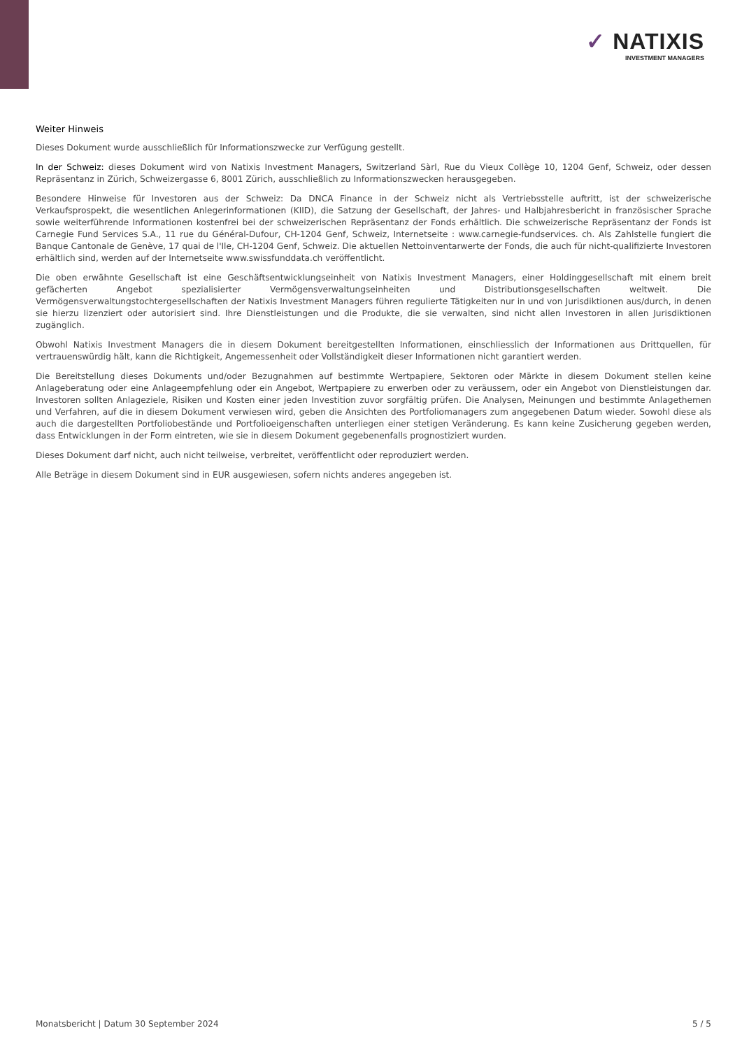✓ NATIXIS
INVESTMENT MANAGERS
Weiter Hinweis
Dieses Dokument wurde ausschließlich für Informationszwecke zur Verfügung gestellt.
In der Schweiz: dieses Dokument wird von Natixis Investment Managers, Switzerland Sàrl, Rue du Vieux Collège 10, 1204 Genf, Schweiz, oder dessen Repräsentanz in Zürich, Schweizergasse 6, 8001 Zürich, ausschließlich zu Informationszwecken herausgegeben.
Besondere Hinweise für Investoren aus der Schweiz: Da DNCA Finance in der Schweiz nicht als Vertriebsstelle auftritt, ist der schweizerische Verkaufsprospekt, die wesentlichen Anlegerinformationen (KIID), die Satzung der Gesellschaft, der Jahres- und Halbjahresbericht in französischer Sprache sowie weiterführende Informationen kostenfrei bei der schweizerischen Repräsentanz der Fonds erhältlich. Die schweizerische Repräsentanz der Fonds ist Carnegie Fund Services S.A., 11 rue du Général-Dufour, CH-1204 Genf, Schweiz, Internetseite : www.carnegie-fundservices. ch. Als Zahlstelle fungiert die Banque Cantonale de Genève, 17 quai de l'Ile, CH-1204 Genf, Schweiz. Die aktuellen Nettoinventarwerte der Fonds, die auch für nicht-qualifizierte Investoren erhältlich sind, werden auf der Internetseite www.swissfunddata.ch veröffentlicht.
Die oben erwähnte Gesellschaft ist eine Geschäftsentwicklungseinheit von Natixis Investment Managers, einer Holdinggesellschaft mit einem breit gefächerten Angebot spezialisierter Vermögensverwaltungseinheiten und Distributionsgesellschaften weltweit. Die Vermögensverwaltungstochtergesellschaften der Natixis Investment Managers führen regulierte Tätigkeiten nur in und von Jurisdiktionen aus/durch, in denen sie hierzu lizenziert oder autorisiert sind. Ihre Dienstleistungen und die Produkte, die sie verwalten, sind nicht allen Investoren in allen Jurisdiktionen zugänglich.
Obwohl Natixis Investment Managers die in diesem Dokument bereitgestellten Informationen, einschliesslich der Informationen aus Drittquellen, für vertrauenswürdig hält, kann die Richtigkeit, Angemessenheit oder Vollständigkeit dieser Informationen nicht garantiert werden.
Die Bereitstellung dieses Dokuments und/oder Bezugnahmen auf bestimmte Wertpapiere, Sektoren oder Märkte in diesem Dokument stellen keine Anlageberatung oder eine Anlageempfehlung oder ein Angebot, Wertpapiere zu erwerben oder zu veräussern, oder ein Angebot von Dienstleistungen dar. Investoren sollten Anlageziele, Risiken und Kosten einer jeden Investition zuvor sorgfältig prüfen. Die Analysen, Meinungen und bestimmte Anlagethemen und Verfahren, auf die in diesem Dokument verwiesen wird, geben die Ansichten des Portfoliomanagers zum angegebenen Datum wieder. Sowohl diese als auch die dargestellten Portfoliobestände und Portfolioeigenschaften unterliegen einer stetigen Veränderung. Es kann keine Zusicherung gegeben werden, dass Entwicklungen in der Form eintreten, wie sie in diesem Dokument gegebenenfalls prognostiziert wurden.
Dieses Dokument darf nicht, auch nicht teilweise, verbreitet, veröffentlicht oder reproduziert werden.
Alle Beträge in diesem Dokument sind in EUR ausgewiesen, sofern nichts anderes angegeben ist.
Monatsbericht | Datum 30 September 2024 5 / 5